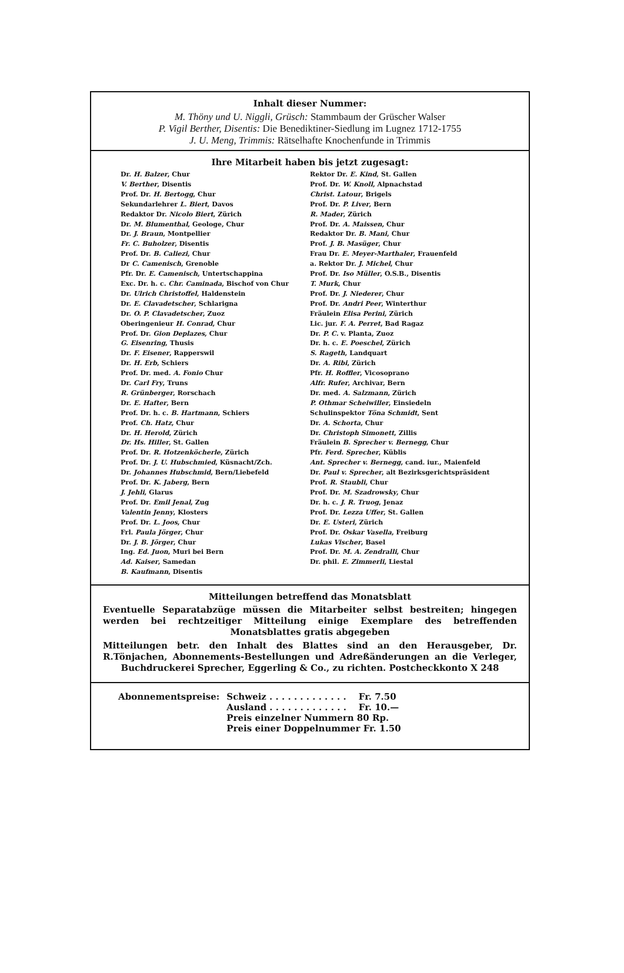Inhalt dieser Nummer:
M. Thöny und U. Niggli, Grüsch: Stammbaum der Grüscher Walser
P. Vigil Berther, Disentis: Die Benediktiner-Siedlung im Lugnez 1712-1755
J. U. Meng, Trimmis: Rätselhafte Knochenfunde in Trimmis
Ihre Mitarbeit haben bis jetzt zugesagt:
Dr. H. Balzer, Chur
V. Berther, Disentis
Prof. Dr. H. Bertogg, Chur
Sekundarlehrer L. Biert, Davos
Redaktor Dr. Nicolo Biert, Zürich
Dr. M. Blumenthal, Geologe, Chur
Dr. J. Braun, Montpellier
Fr. C. Buholzer, Disentis
Prof. Dr. B. Caliezi, Chur
Dr C. Camenisch, Grenoble
Pfr. Dr. E. Camenisch, Untertschappina
Exc. Dr. h. c. Chr. Caminada, Bischof von Chur
Dr. Ulrich Christoffel, Haldenstein
Dr. E. Clavadetscher, Schlarigna
Dr. O. P. Clavadetscher, Zuoz
Oberingenieur H. Conrad, Chur
Prof. Dr. Gion Deplazes, Chur
G. Eisenring, Thusis
Dr. F. Eisener, Rapperswil
Dr. H. Erb, Schiers
Prof. Dr. med. A. Fonio Chur
Dr. Carl Fry, Truns
R. Grünberger, Rorschach
Dr. E. Hafter, Bern
Prof. Dr. h. c. B. Hartmann, Schiers
Prof. Ch. Hatz, Chur
Dr. H. Herold, Zürich
Dr. Hs. Hiller, St. Gallen
Prof. Dr. R. Hotzenköcherle, Zürich
Prof. Dr. J. U. Hubschmied, Küsnacht/Zch.
Dr. Johannes Hubschmid, Bern/Liebefeld
Prof. Dr. K. Jaberg, Bern
J. Jehli, Glarus
Prof. Dr. Emil Jenal, Zug
Valentin Jenny, Klosters
Prof. Dr. L. Joos, Chur
Frl. Paula Jörger, Chur
Dr. J. B. Jörger, Chur
Ing. Ed. Juon, Muri bei Bern
Ad. Kaiser, Samedan
B. Kaufmann, Disentis
Rektor Dr. E. Kind, St. Gallen
Prof. Dr. W. Knoll, Alpnachstad
Christ. Latour, Brigels
Prof. Dr. P. Liver, Bern
R. Mader, Zürich
Prof. Dr. A. Maissen, Chur
Redaktor Dr. B. Mani, Chur
Prof. J. B. Masüger, Chur
Frau Dr. E. Meyer-Marthaler, Frauenfeld
a. Rektor Dr. J. Michel, Chur
Prof. Dr. Iso Müller, O.S.B., Disentis
T. Murk, Chur
Prof. Dr. J. Niederer, Chur
Prof. Dr. Andri Peer, Winterthur
Fräulein Elisa Perini, Zürich
Lic. jur. F. A. Perret, Bad Ragaz
Dr. P. C. v. Planta, Zuoz
Dr. h. c. E. Poeschel, Zürich
S. Rageth, Landquart
Dr. A. Ribi, Zürich
Pfr. H. Roffler, Vicosoprano
Alfr. Rufer, Archivar, Bern
Dr. med. A. Salzmann, Zürich
P. Othmar Scheiwiller, Einsiedeln
Schulinspektor Töna Schmidt, Sent
Dr. A. Schorta, Chur
Dr. Christoph Simonett, Zillis
Fräulein B. Sprecher v. Bernegg, Chur
Pfr. Ferd. Sprecher, Küblis
Ant. Sprecher v. Bernegg, cand. iur., Maienfeld
Dr. Paul v. Sprecher, alt Bezirksgerichtspräsident
Prof. R. Staubli, Chur
Prof. Dr. M. Szadrowsky, Chur
Dr. h. c. J. R. Truog, Jenaz
Prof. Dr. Lezza Uffer, St. Gallen
Dr. E. Usteri, Zürich
Prof. Dr. Oskar Vasella, Freiburg
Lukas Vischer, Basel
Prof. Dr. M. A. Zendralli, Chur
Dr. phil. E. Zimmerli, Liestal
Mitteilungen betreffend das Monatsblatt
Eventuelle Separatabzüge müssen die Mitarbeiter selbst bestreiten; hingegen werden bei rechtzeitiger Mitteilung einige Exemplare des betreffenden Monatsblattes gratis abgegeben
Mitteilungen betr. den Inhalt des Blattes sind an den Herausgeber, Dr. R.Tönjachen, Abonnements-Bestellungen und Adreßänderungen an die Verleger, Buchdruckerei Sprecher, Eggerling & Co., zu richten. Postcheckkonto X 248
| Abonnementspreise: | Schweiz . . . . . . . . . . . . . | Fr. 7.50 |
| | Ausland . . . . . . . . . . . . . | Fr. 10.— |
| | Preis einzelner Nummern 80 Rp. | |
| | Preis einer Doppelnummer Fr. 1.50 | |